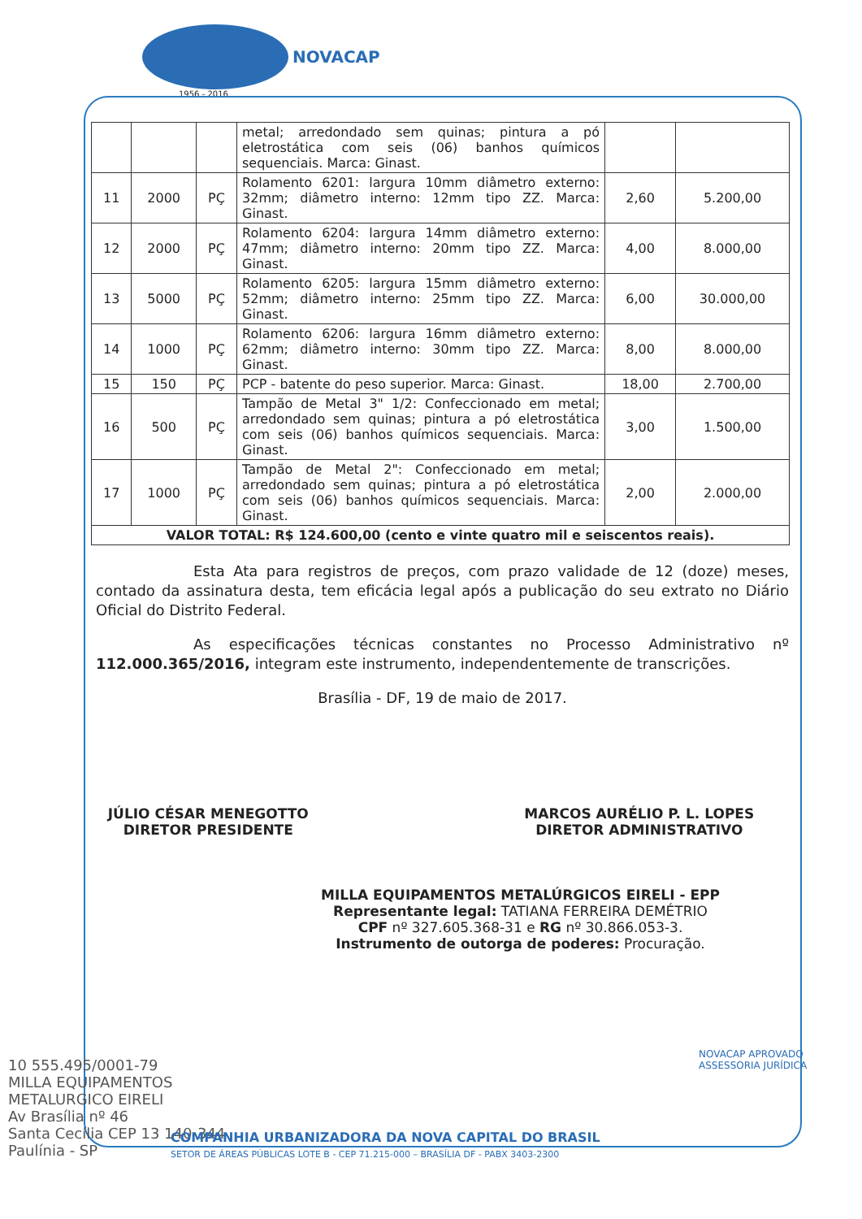NOVACAP
1956 - 2016
| | | | metal; arredondado sem quinas; pintura a pó eletrostática com seis (06) banhos químicos sequenciais. Marca: Ginast. | | |
| 11 | 2000 | PÇ | Rolamento 6201: largura 10mm diâmetro externo: 32mm; diâmetro interno: 12mm tipo ZZ. Marca: Ginast. | 2,60 | 5.200,00 |
| 12 | 2000 | PÇ | Rolamento 6204: largura 14mm diâmetro externo: 47mm; diâmetro interno: 20mm tipo ZZ. Marca: Ginast. | 4,00 | 8.000,00 |
| 13 | 5000 | PÇ | Rolamento 6205: largura 15mm diâmetro externo: 52mm; diâmetro interno: 25mm tipo ZZ. Marca: Ginast. | 6,00 | 30.000,00 |
| 14 | 1000 | PÇ | Rolamento 6206: largura 16mm diâmetro externo: 62mm; diâmetro interno: 30mm tipo ZZ. Marca: Ginast. | 8,00 | 8.000,00 |
| 15 | 150 | PÇ | PCP - batente do peso superior. Marca: Ginast. | 18,00 | 2.700,00 |
| 16 | 500 | PÇ | Tampão de Metal 3" 1/2: Confeccionado em metal; arredondado sem quinas; pintura a pó eletrostática com seis (06) banhos químicos sequenciais. Marca: Ginast. | 3,00 | 1.500,00 |
| 17 | 1000 | PÇ | Tampão de Metal 2": Confeccionado em metal; arredondado sem quinas; pintura a pó eletrostática com seis (06) banhos químicos sequenciais. Marca: Ginast. | 2,00 | 2.000,00 |
| VALOR TOTAL: R$ 124.600,00 (cento e vinte quatro mil e seiscentos reais). | | | | | |
Esta Ata para registros de preços, com prazo validade de 12 (doze) meses, contado da assinatura desta, tem eficácia legal após a publicação do seu extrato no Diário Oficial do Distrito Federal.
As especificações técnicas constantes no Processo Administrativo nº 112.000.365/2016, integram este instrumento, independentemente de transcrições.
Brasília - DF, 19 de maio de 2017.
JÚLIO CÉSAR MENEGOTTO
DIRETOR PRESIDENTE
MARCOS AURÉLIO P. L. LOPES
DIRETOR ADMINISTRATIVO
MILLA EQUIPAMENTOS METALÚRGICOS EIRELI - EPP
Representante legal: TATIANA FERREIRA DEMÉTRIO
CPF nº 327.605.368-31 e RG nº 30.866.053-3.
Instrumento de outorga de poderes: Procuração.
10 555.495/0001-79
MILLA EQUIPAMENTOS
METALURGICO EIRELI
Av Brasília nº 46
Santa Cecília CEP 13 140-344
Paulínia - SP
COMPANHIA URBANIZADORA DA NOVA CAPITAL DO BRASIL
SETOR DE ÁREAS PÚBLICAS LOTE B - CEP 71.215-000 – BRASÍLIA DF - PABX 3403-2300
NOVACAP APROVADO ASSESSORIA JURÍDICA